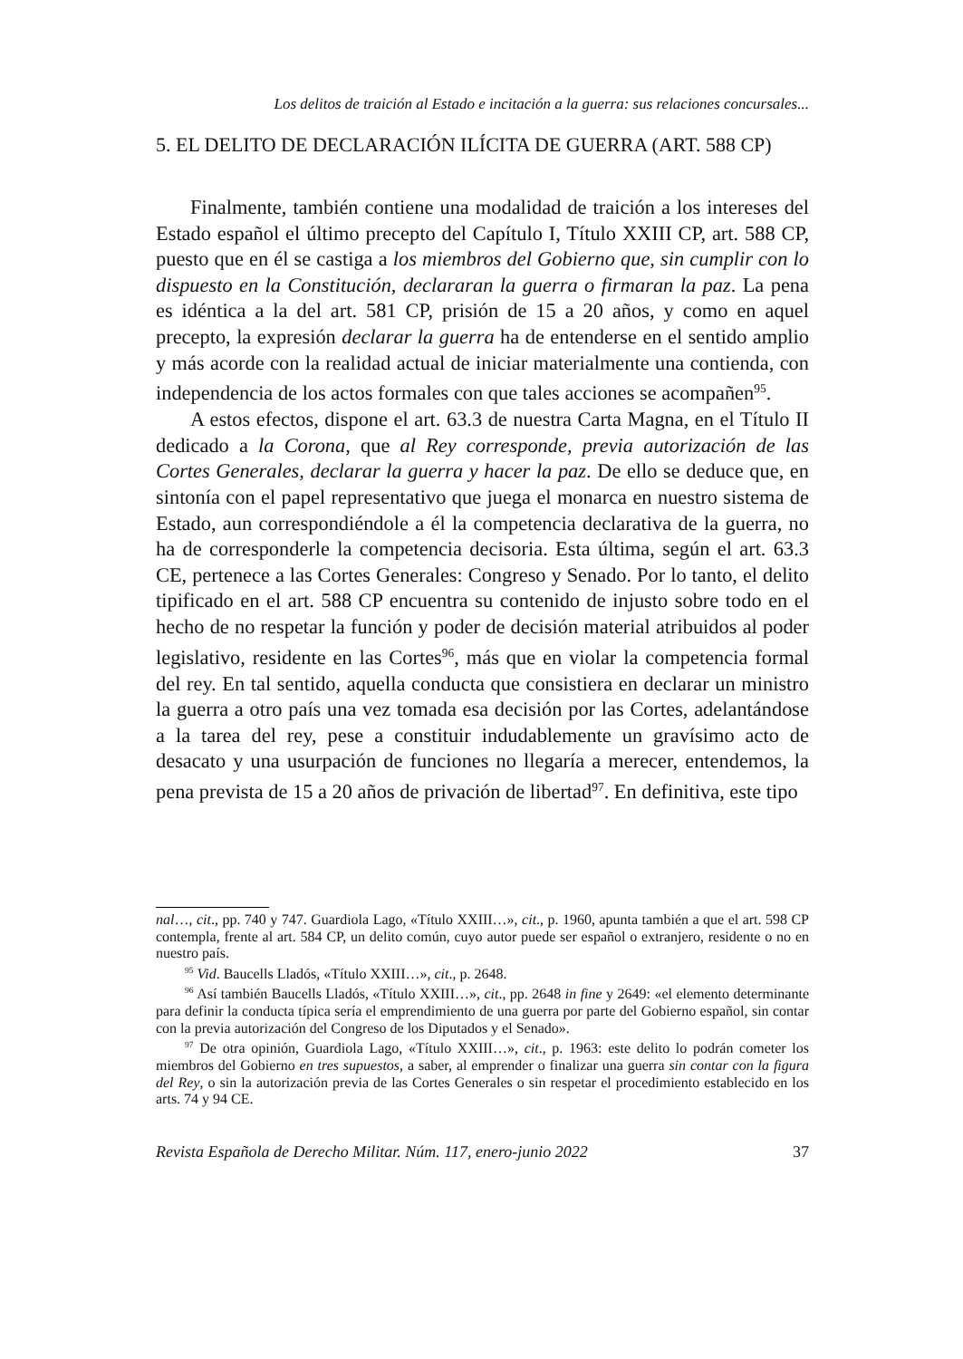Los delitos de traición al Estado e incitación a la guerra: sus relaciones concursales...
5. EL DELITO DE DECLARACIÓN ILÍCITA DE GUERRA (ART. 588 CP)
Finalmente, también contiene una modalidad de traición a los intereses del Estado español el último precepto del Capítulo I, Título XXIII CP, art. 588 CP, puesto que en él se castiga a los miembros del Gobierno que, sin cumplir con lo dispuesto en la Constitución, declararan la guerra o firmaran la paz. La pena es idéntica a la del art. 581 CP, prisión de 15 a 20 años, y como en aquel precepto, la expresión declarar la guerra ha de entenderse en el sentido amplio y más acorde con la realidad actual de iniciar materialmente una contienda, con independencia de los actos formales con que tales acciones se acompañen<sup>95</sup>.
A estos efectos, dispone el art. 63.3 de nuestra Carta Magna, en el Título II dedicado a la Corona, que al Rey corresponde, previa autorización de las Cortes Generales, declarar la guerra y hacer la paz. De ello se deduce que, en sintonía con el papel representativo que juega el monarca en nuestro sistema de Estado, aun correspondiéndole a él la competencia declarativa de la guerra, no ha de corresponderle la competencia decisoria. Esta última, según el art. 63.3 CE, pertenece a las Cortes Generales: Congreso y Senado. Por lo tanto, el delito tipificado en el art. 588 CP encuentra su contenido de injusto sobre todo en el hecho de no respetar la función y poder de decisión material atribuidos al poder legislativo, residente en las Cortes<sup>96</sup>, más que en violar la competencia formal del rey. En tal sentido, aquella conducta que consistiera en declarar un ministro la guerra a otro país una vez tomada esa decisión por las Cortes, adelantándose a la tarea del rey, pese a constituir indudablemente un gravísimo acto de desacato y una usurpación de funciones no llegaría a merecer, entendemos, la pena prevista de 15 a 20 años de privación de libertad<sup>97</sup>. En definitiva, este tipo
nal…, cit., pp. 740 y 747. Guardiola Lago, «Título XXIII…», cit., p. 1960, apunta también a que el art. 598 CP contempla, frente al art. 584 CP, un delito común, cuyo autor puede ser español o extranjero, residente o no en nuestro país.
<sup>95</sup> Vid. Baucells Lladós, «Título XXIII…», cit., p. 2648.
<sup>96</sup> Así también Baucells Lladós, «Título XXIII…», cit., pp. 2648 in fine y 2649: «el elemento determinante para definir la conducta típica sería el emprendimiento de una guerra por parte del Gobierno español, sin contar con la previa autorización del Congreso de los Diputados y el Senado».
<sup>97</sup> De otra opinión, Guardiola Lago, «Título XXIII…», cit., p. 1963: este delito lo podrán cometer los miembros del Gobierno en tres supuestos, a saber, al emprender o finalizar una guerra sin contar con la figura del Rey, o sin la autorización previa de las Cortes Generales o sin respetar el procedimiento establecido en los arts. 74 y 94 CE.
Revista Española de Derecho Militar. Núm. 117, enero-junio 2022 37